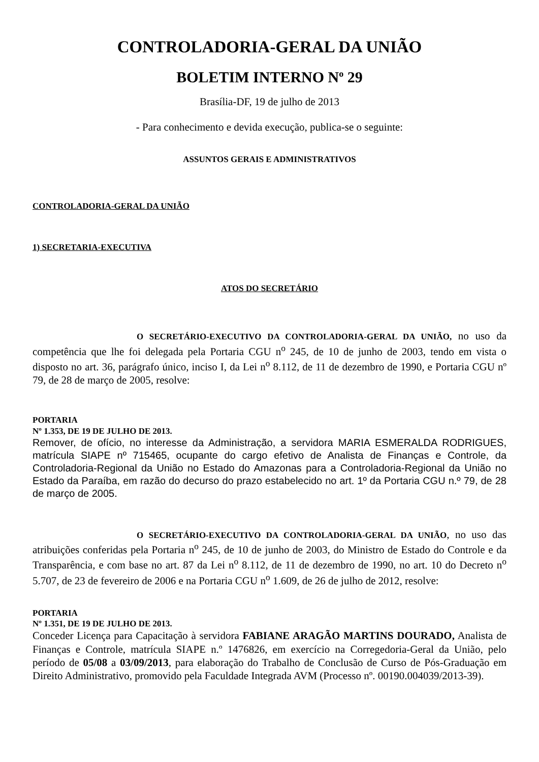CONTROLADORIA-GERAL DA UNIÃO
BOLETIM INTERNO N<sup>o</sup> 29
Brasília-DF, 19 de julho de 2013
- Para conhecimento e devida execução, publica-se o seguinte:
ASSUNTOS GERAIS E ADMINISTRATIVOS
CONTROLADORIA-GERAL DA UNIÃO
1) SECRETARIA-EXECUTIVA
ATOS DO SECRETÁRIO
O SECRETÁRIO-EXECUTIVO DA CONTROLADORIA-GERAL DA UNIÃO, no uso da competência que lhe foi delegada pela Portaria CGU n<sup>o</sup> 245, de 10 de junho de 2003, tendo em vista o disposto no art. 36, parágrafo único, inciso I, da Lei n<sup>o</sup> 8.112, de 11 de dezembro de 1990, e Portaria CGU nº 79, de 28 de março de 2005, resolve:
PORTARIA
Nº 1.353, DE 19 DE JULHO DE 2013.
Remover, de ofício, no interesse da Administração, a servidora MARIA ESMERALDA RODRIGUES, matrícula SIAPE nº 715465, ocupante do cargo efetivo de Analista de Finanças e Controle, da Controladoria-Regional da União no Estado do Amazonas para a Controladoria-Regional da União no Estado da Paraíba, em razão do decurso do prazo estabelecido no art. 1º da Portaria CGU n.º 79, de 28 de março de 2005.
O SECRETÁRIO-EXECUTIVO DA CONTROLADORIA-GERAL DA UNIÃO, no uso das atribuições conferidas pela Portaria n<sup>o</sup> 245, de 10 de junho de 2003, do Ministro de Estado do Controle e da Transparência, e com base no art. 87 da Lei n<sup>o</sup> 8.112, de 11 de dezembro de 1990, no art. 10 do Decreto n<sup>o</sup> 5.707, de 23 de fevereiro de 2006 e na Portaria CGU n<sup>o</sup> 1.609, de 26 de julho de 2012, resolve:
PORTARIA
Nº 1.351, DE 19 DE JULHO DE 2013.
Conceder Licença para Capacitação à servidora FABIANE ARAGÃO MARTINS DOURADO, Analista de Finanças e Controle, matrícula SIAPE n.º 1476826, em exercício na Corregedoria-Geral da União, pelo período de 05/08 a 03/09/2013, para elaboração do Trabalho de Conclusão de Curso de Pós-Graduação em Direito Administrativo, promovido pela Faculdade Integrada AVM (Processo nº. 00190.004039/2013-39).